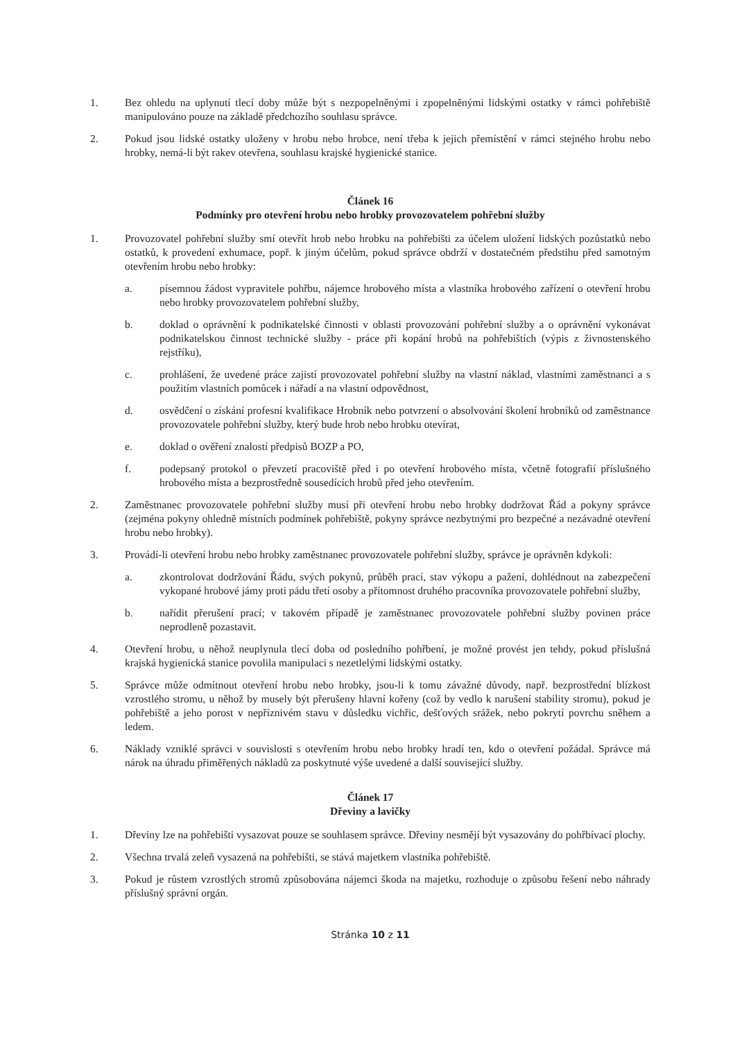1. Bez ohledu na uplynutí tlecí doby může být s nezpopelněnými i zpopelněnými lidskými ostatky v rámci pohřebiště manipulováno pouze na základě předchozího souhlasu správce.
2. Pokud jsou lidské ostatky uloženy v hrobu nebo hrobce, není třeba k jejich přemístění v rámci stejného hrobu nebo hrobky, nemá-li být rakev otevřena, souhlasu krajské hygienické stanice.
Článek 16
Podmínky pro otevření hrobu nebo hrobky provozovatelem pohřební služby
1. Provozovatel pohřební služby smí otevřít hrob nebo hrobku na pohřebišti za účelem uložení lidských pozůstatků nebo ostatků, k provedení exhumace, popř. k jiným účelům, pokud správce obdrží v dostatečném předstihu před samotným otevřením hrobu nebo hrobky:
a. písemnou žádost vypravitele pohřbu, nájemce hrobového místa a vlastníka hrobového zařízení o otevření hrobu nebo hrobky provozovatelem pohřební služby,
b. doklad o oprávnění k podnikatelské činnosti v oblasti provozování pohřební služby a o oprávnění vykonávat podnikatelskou činnost technické služby - práce při kopání hrobů na pohřebištích (výpis z živnostenského rejstříku),
c. prohlášení, že uvedené práce zajistí provozovatel pohřební služby na vlastní náklad, vlastními zaměstnanci a s použitím vlastních pomůcek i nářadí a na vlastní odpovědnost,
d. osvědčení o získání profesní kvalifikace Hrobník nebo potvrzení o absolvování školení hrobníků od zaměstnance provozovatele pohřební služby, který bude hrob nebo hrobku otevírat,
e. doklad o ověření znalostí předpisů BOZP a PO,
f. podepsaný protokol o převzetí pracoviště před i po otevření hrobového místa, včetně fotografií příslušného hrobového místa a bezprostředně sousedících hrobů před jeho otevřením.
2. Zaměstnanec provozovatele pohřební služby musí při otevření hrobu nebo hrobky dodržovat Řád a pokyny správce (zejména pokyny ohledně místních podmínek pohřebiště, pokyny správce nezbytnými pro bezpečné a nezávadné otevření hrobu nebo hrobky).
3. Provádí-li otevření hrobu nebo hrobky zaměstnanec provozovatele pohřební služby, správce je oprávněn kdykoli:
a. zkontrolovat dodržování Řádu, svých pokynů, průběh prací, stav výkopu a pažení, dohlédnout na zabezpečení vykopané hrobové jámy proti pádu třetí osoby a přítomnost druhého pracovníka provozovatele pohřební služby,
b. nařídit přerušení prací; v takovém případě je zaměstnanec provozovatele pohřební služby povinen práce neprodleně pozastavit.
4. Otevření hrobu, u něhož neuplynula tlecí doba od posledního pohřbení, je možné provést jen tehdy, pokud příslušná krajská hygienická stanice povolila manipulaci s nezetlelými lidskými ostatky.
5. Správce může odmítnout otevření hrobu nebo hrobky, jsou-li k tomu závažné důvody, např. bezprostřední blízkost vzrostlého stromu, u něhož by musely být přerušeny hlavní kořeny (což by vedlo k narušení stability stromu), pokud je pohřebiště a jeho porost v nepříznivém stavu v důsledku vichřic, dešťových srážek, nebo pokrytí povrchu sněhem a ledem.
6. Náklady vzniklé správci v souvislosti s otevřením hrobu nebo hrobky hradí ten, kdo o otevření požádal. Správce má nárok na úhradu přiměřených nákladů za poskytnuté výše uvedené a další související služby.
Článek 17
Dřeviny a lavičky
1. Dřeviny lze na pohřebišti vysazovat pouze se souhlasem správce. Dřeviny nesmějí být vysazovány do pohřbívací plochy.
2. Všechna trvalá zeleň vysazená na pohřebišti, se stává majetkem vlastníka pohřebiště.
3. Pokud je růstem vzrostlých stromů způsobována nájemci škoda na majetku, rozhoduje o způsobu řešení nebo náhrady příslušný správní orgán.
Stránka 10 z 11